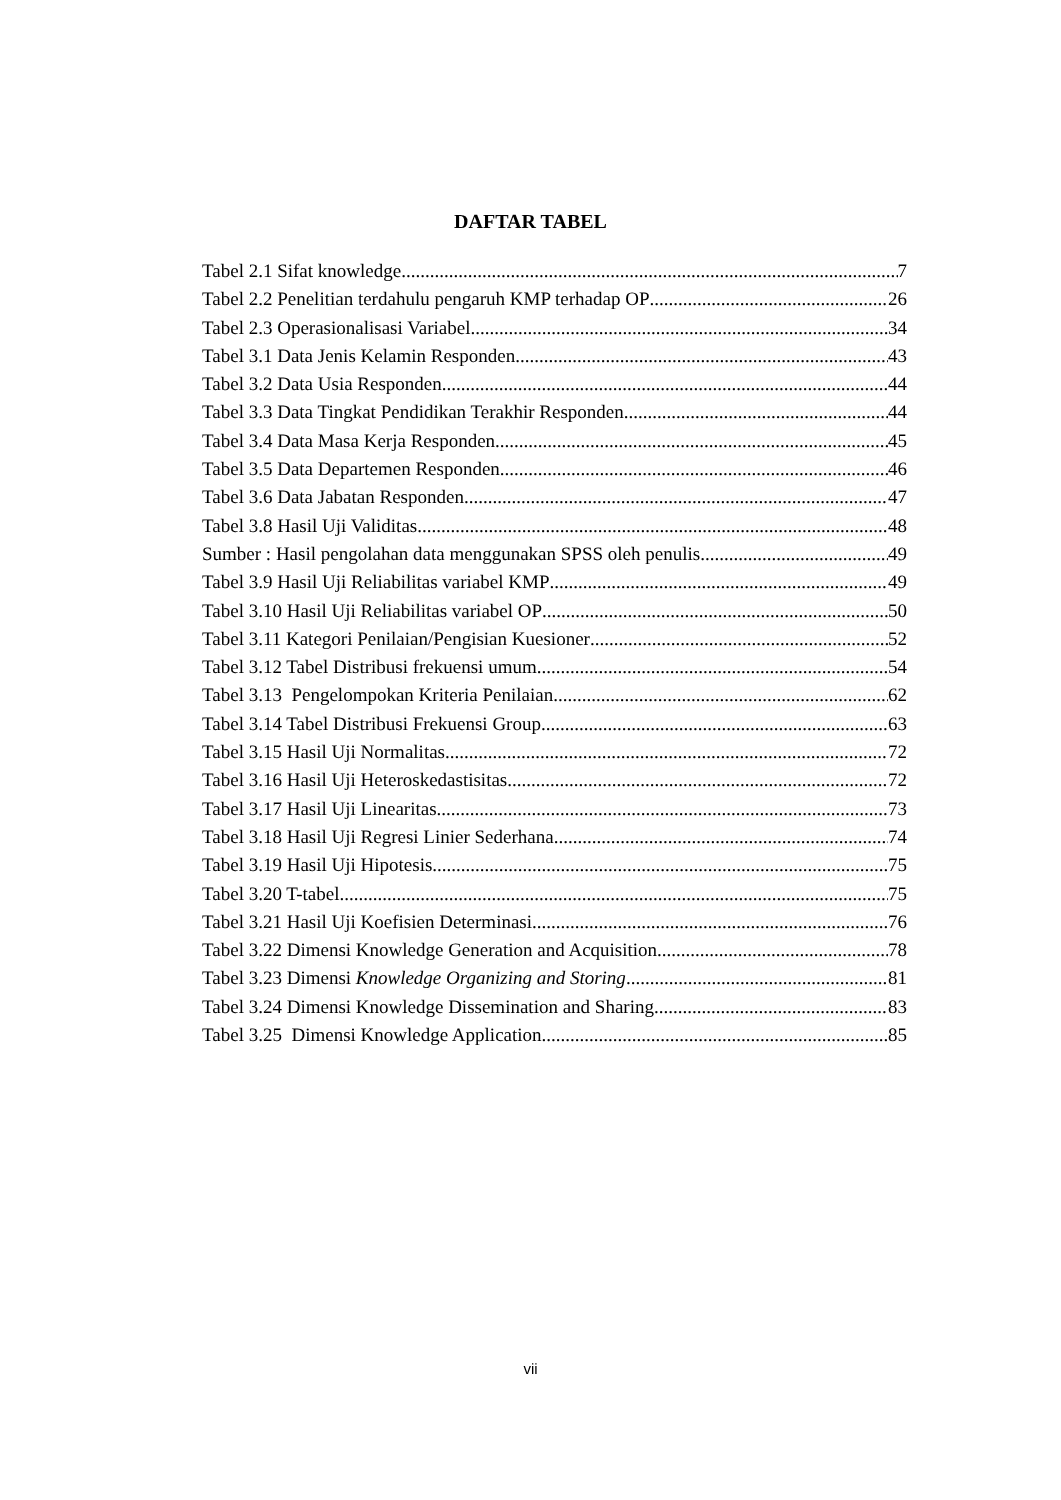DAFTAR TABEL
Tabel 2.1 Sifat knowledge 7
Tabel 2.2 Penelitian terdahulu pengaruh KMP terhadap OP 26
Tabel 2.3 Operasionalisasi Variabel 34
Tabel 3.1 Data Jenis Kelamin Responden 43
Tabel 3.2 Data Usia Responden 44
Tabel 3.3 Data Tingkat Pendidikan Terakhir Responden 44
Tabel 3.4 Data Masa Kerja Responden 45
Tabel 3.5 Data Departemen Responden 46
Tabel 3.6 Data Jabatan Responden 47
Tabel 3.8 Hasil Uji Validitas 48
Sumber : Hasil pengolahan data menggunakan SPSS oleh penulis 49
Tabel 3.9 Hasil Uji Reliabilitas variabel KMP 49
Tabel 3.10 Hasil Uji Reliabilitas variabel OP 50
Tabel 3.11 Kategori Penilaian/Pengisian Kuesioner 52
Tabel 3.12 Tabel Distribusi frekuensi umum 54
Tabel 3.13 Pengelompokan Kriteria Penilaian 62
Tabel 3.14 Tabel Distribusi Frekuensi Group 63
Tabel 3.15 Hasil Uji Normalitas 72
Tabel 3.16 Hasil Uji Heteroskedastisitas 72
Tabel 3.17 Hasil Uji Linearitas 73
Tabel 3.18 Hasil Uji Regresi Linier Sederhana 74
Tabel 3.19 Hasil Uji Hipotesis 75
Tabel 3.20 T-tabel 75
Tabel 3.21 Hasil Uji Koefisien Determinasi 76
Tabel 3.22 Dimensi Knowledge Generation and Acquisition 78
Tabel 3.23 Dimensi Knowledge Organizing and Storing 81
Tabel 3.24 Dimensi Knowledge Dissemination and Sharing 83
Tabel 3.25 Dimensi Knowledge Application 85
vii